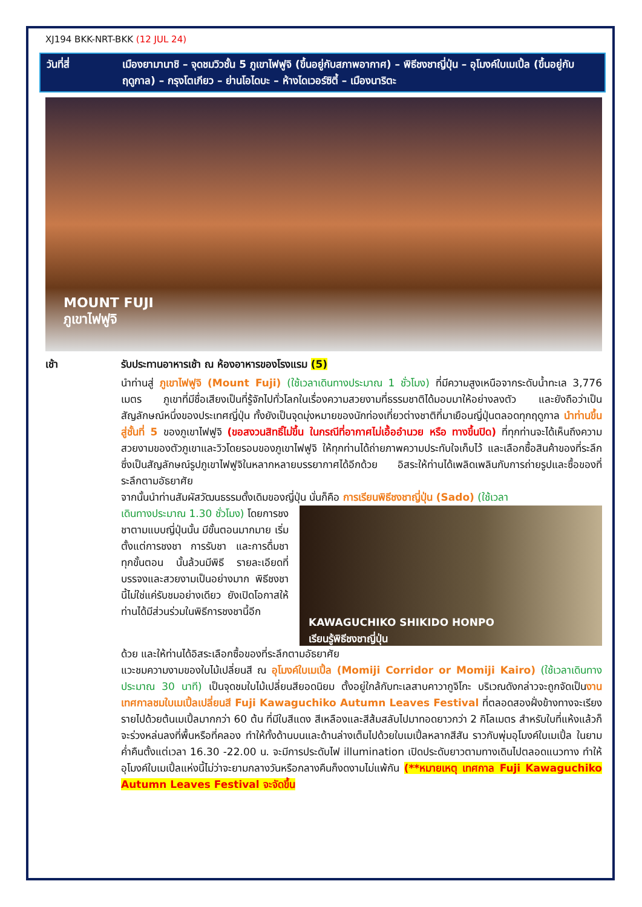XJ194 BKK-NRT-BKK (12 JUL 24)
วันที่สี่ เมืองยามานาชิ – จุดชมวิวชั้น 5 ภูเขาไฟฟูจิ (ขึ้นอยู่กับสภาพอากาศ) – พิธีชงชาญี่ปุ่น – อุโมงค์ใบเมเปิ้ล (ขึ้นอยู่กับฤดูกาล) – กรุงโตเกียว – ย่านโอไดบะ – ห้างไดเวอร์ซิตี้ – เมืองนาริตะ
MOUNT FUJI
ภูเขาไฟฟูจิ
เช้า รับประทานอาหารเช้า ณ ห้องอาหารของโรงแรม (5)
นำท่านสู่ ภูเขาไฟฟูจิ (Mount Fuji) (ใช้เวลาเดินทางประมาณ 1 ชั่วโมง) ที่มีความสูงเหนือจากระดับน้ำทะเล 3,776 เมตร ภูเขาที่มีชื่อเสียงเป็นที่รู้จักไปทั่วโลกในเรื่องความสวยงามที่ธรรมชาติได้มอบมาให้อย่างลงตัว และยังถือว่าเป็นสัญลักษณ์หนึ่งของประเทศญี่ปุ่น ทั้งยังเป็นจุดมุ่งหมายของนักท่องเที่ยวต่างชาติที่มาเยือนญี่ปุ่นตลอดทุกฤดูกาล นำท่านขึ้นสู่ชั้นที่ 5 ของภูเขาไฟฟูจิ (ขอสงวนสิทธิ์ไม่ขึ้น ในกรณีที่อากาศไม่เอื้ออำนวย หรือ ทางขึ้นปิด) ที่ทุกท่านจะได้เห็นถึงความสวยงามของตัวภูเขาและวิวโดยรอบของภูเขาไฟฟูจิ ให้ทุกท่านได้ถ่ายภาพความประทับใจเก็บไว้ และเลือกซื้อสินค้าของที่ระลึกซึ่งเป็นสัญลักษณ์รูปภูเขาไฟฟูจิในหลากหลายบรรยากาศได้อีกด้วย อิสระให้ท่านได้เพลิดเพลินกับการถ่ายรูปและซื้อของที่ระลึกตามอัธยาศัย
จากนั้นนำท่านสัมผัสวัฒนธรรมดั้งเดิมของญี่ปุ่น นั่นก็คือ การเรียนพิธีชงชาญี่ปุ่น (Sado) (ใช้เวลา
เดินทางประมาณ 1.30 ชั่วโมง) โดยการชงชาตามแบบญี่ปุ่นนั้น มีขั้นตอนมากมาย เริ่มตั้งแต่การชงชา การรับชา และการดื่มชา ทุกขั้นตอน นั้นล้วนมีพิธี รายละเอียดที่บรรจงและสวยงามเป็นอย่างมาก พิธีชงชานี้ไม่ใช่แค่รับชมอย่างเดียว ยังเปิดโอกาสให้ท่านได้มีส่วนร่วมในพิธีการชงชานี้อีก
KAWAGUCHIKO SHIKIDO HONPO
เรียนรู้พิธีชงชาญี่ปุ่น
ด้วย และให้ท่านได้อิสระเลือกซื้อของที่ระลึกตามอัธยาศัย
แวะชมความงามของใบไม้เปลี่ยนสี ณ อุโมงค์ใบเมเปิ้ล (Momiji Corridor or Momiji Kairo) (ใช้เวลาเดินทางประมาณ 30 นาที) เป็นจุดชมใบไม้เปลี่ยนสียอดนิยม ตั้งอยู่ใกล้กับทะเลสาบคาวากูจิโกะ บริเวณดังกล่าวจะถูกจัดเป็นงานเทศกาลชมใบเมเปิ้ลเปลี่ยนสี Fuji Kawaguchiko Autumn Leaves Festival ที่ตลอดสองฝั่งข้างทางจะเรียงรายไปด้วยต้นเมเปิ้ลมากกว่า 60 ต้น ที่มีใบสีแดง สีเหลืองและสีส้มสลับไปมาทอดยาวกว่า 2 กิโลเมตร สำหรับใบที่แห้งแล้วก็จะร่วงหล่นลงที่พื้นหรือที่คลอง ทำให้ทั้งด้านบนและด้านล่างเต็มไปด้วยใบเมเปิ้ลหลากสีสัน ราวกับพุ่มอุโมงค์ใบเมเปิ้ล ในยามค่ำคืนตั้งแต่เวลา 16.30 -22.00 น. จะมีการประดับไฟ illumination เปิดประดับยาวตามทางเดินไปตลอดแนวทาง ทำให้อุโมงค์ใบเมเปิ้ลแห่งนี้ไม่ว่าจะยามกลางวันหรือกลางคืนก็งดงามไม่แพ้กัน (**หมายเหตุ เทศกาล Fuji Kawaguchiko Autumn Leaves Festival จะจัดขึ้น